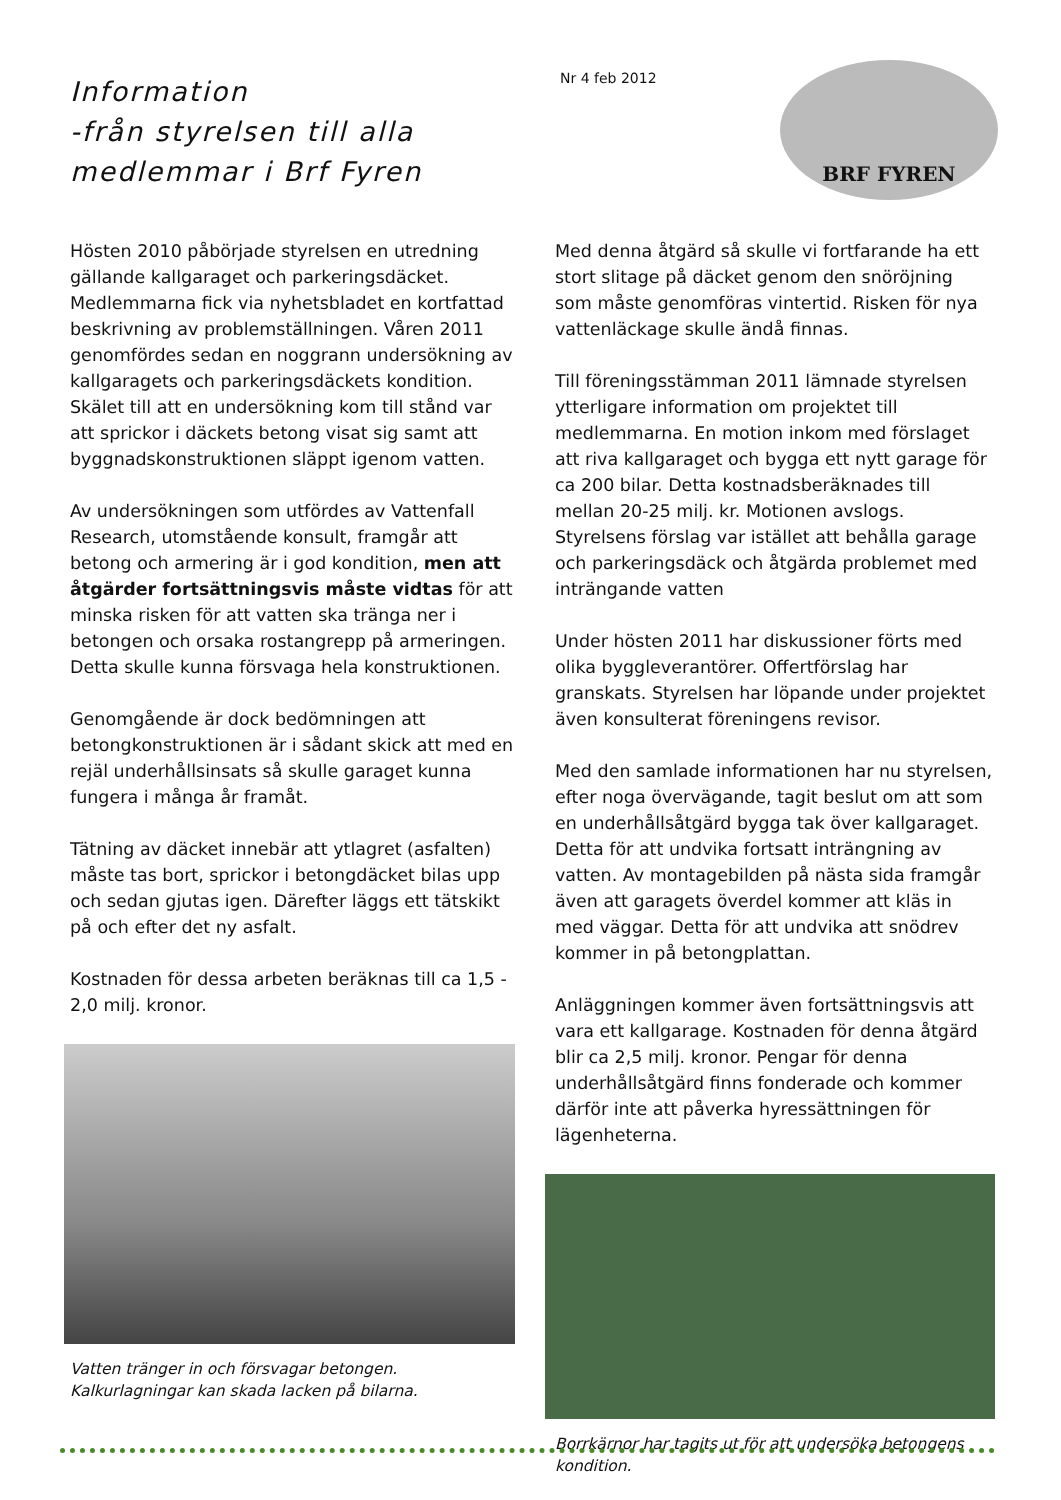Information
-från styrelsen till alla medlemmar i Brf Fyren
Nr 4 feb 2012
BRF FYREN
Hösten 2010 påbörjade styrelsen en utredning gällande kallgaraget och parkeringsdäcket. Medlemmarna fick via nyhetsbladet en kortfattad beskrivning av problemställningen. Våren 2011 genomfördes sedan en noggrann undersökning av kallgaragets och parkeringsdäckets kondition. Skälet till att en undersökning kom till stånd var att sprickor i däckets betong visat sig samt att byggnadskonstruktionen släppt igenom vatten.
Av undersökningen som utfördes av Vattenfall Research, utomstående konsult, framgår att betong och armering är i god kondition, men att åtgärder fortsättningsvis måste vidtas för att minska risken för att vatten ska tränga ner i betongen och orsaka rostangrepp på armeringen. Detta skulle kunna försvaga hela konstruktionen.
Genomgående är dock bedömningen att betongkonstruktionen är i sådant skick att med en rejäl underhållsinsats så skulle garaget kunna fungera i många år framåt.
Tätning av däcket innebär att ytlagret (asfalten) måste tas bort, sprickor i betongdäcket bilas upp och sedan gjutas igen. Därefter läggs ett tätskikt på och efter det ny asfalt.
Kostnaden för dessa arbeten beräknas till ca 1,5 - 2,0 milj. kronor.
Vatten tränger in och försvagar betongen.
Kalkurlagningar kan skada lacken på bilarna.
Med denna åtgärd så skulle vi fortfarande ha ett stort slitage på däcket genom den snöröjning som måste genomföras vintertid. Risken för nya vattenläckage skulle ändå finnas.
Till föreningsstämman 2011 lämnade styrelsen ytterligare information om projektet till medlemmarna. En motion inkom med förslaget att riva kallgaraget och bygga ett nytt garage för ca 200 bilar. Detta kostnadsberäknades till mellan 20-25 milj. kr. Motionen avslogs. Styrelsens förslag var istället att behålla garage och parkeringsdäck och åtgärda problemet med inträngande vatten
Under hösten 2011 har diskussioner förts med olika byggleverantörer. Offertförslag har granskats. Styrelsen har löpande under projektet även konsulterat föreningens revisor.
Med den samlade informationen har nu styrelsen, efter noga övervägande, tagit beslut om att som en underhållsåtgärd bygga tak över kallgaraget. Detta för att undvika fortsatt inträngning av vatten. Av montagebilden på nästa sida framgår även att garagets överdel kommer att kläs in med väggar. Detta för att undvika att snödrev kommer in på betongplattan.
Anläggningen kommer även fortsättningsvis att vara ett kallgarage. Kostnaden för denna åtgärd blir ca 2,5 milj. kronor. Pengar för denna underhållsåtgärd finns fonderade och kommer därför inte att påverka hyressättningen för lägenheterna.
Borrkärnor har tagits ut för att undersöka betongens kondition.